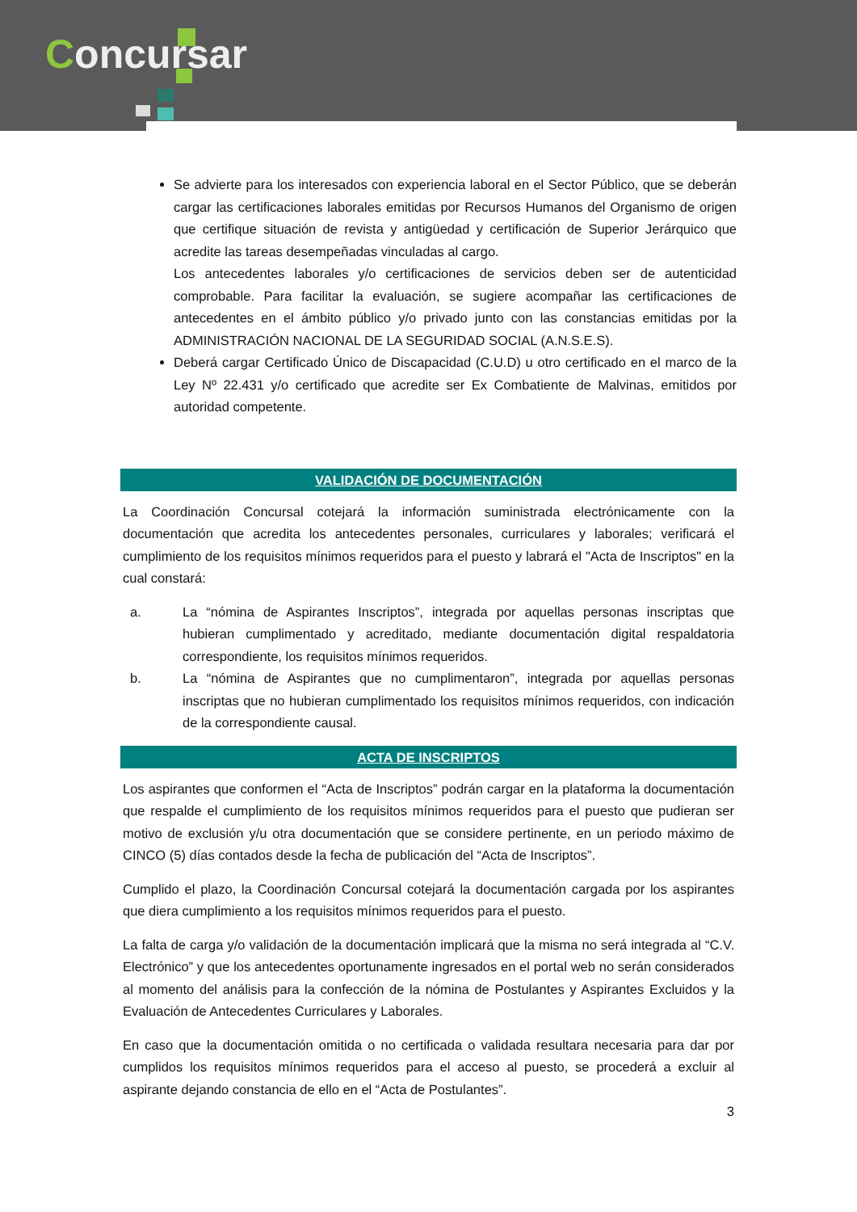Concursar
Se advierte para los interesados con experiencia laboral en el Sector Público, que se deberán cargar las certificaciones laborales emitidas por Recursos Humanos del Organismo de origen que certifique situación de revista y antigüedad y certificación de Superior Jerárquico que acredite las tareas desempeñadas vinculadas al cargo.
Los antecedentes laborales y/o certificaciones de servicios deben ser de autenticidad comprobable. Para facilitar la evaluación, se sugiere acompañar las certificaciones de antecedentes en el ámbito público y/o privado junto con las constancias emitidas por la ADMINISTRACIÓN NACIONAL DE LA SEGURIDAD SOCIAL (A.N.S.E.S).
Deberá cargar Certificado Único de Discapacidad (C.U.D) u otro certificado en el marco de la Ley Nº 22.431 y/o certificado que acredite ser Ex Combatiente de Malvinas, emitidos por autoridad competente.
VALIDACIÓN DE DOCUMENTACIÓN
La Coordinación Concursal cotejará la información suministrada electrónicamente con la documentación que acredita los antecedentes personales, curriculares y laborales; verificará el cumplimiento de los requisitos mínimos requeridos para el puesto y labrará el "Acta de Inscriptos" en la cual constará:
a. La “nómina de Aspirantes Inscriptos”, integrada por aquellas personas inscriptas que hubieran cumplimentado y acreditado, mediante documentación digital respaldatoria correspondiente, los requisitos mínimos requeridos.
b. La “nómina de Aspirantes que no cumplimentaron”, integrada por aquellas personas inscriptas que no hubieran cumplimentado los requisitos mínimos requeridos, con indicación de la correspondiente causal.
ACTA DE INSCRIPTOS
Los aspirantes que conformen el “Acta de Inscriptos” podrán cargar en la plataforma la documentación que respalde el cumplimiento de los requisitos mínimos requeridos para el puesto que pudieran ser motivo de exclusión y/u otra documentación que se considere pertinente, en un periodo máximo de CINCO (5) días contados desde la fecha de publicación del “Acta de Inscriptos”.
Cumplido el plazo, la Coordinación Concursal cotejará la documentación cargada por los aspirantes que diera cumplimiento a los requisitos mínimos requeridos para el puesto.
La falta de carga y/o validación de la documentación implicará que la misma no será integrada al “C.V. Electrónico” y que los antecedentes oportunamente ingresados en el portal web no serán considerados al momento del análisis para la confección de la nómina de Postulantes y Aspirantes Excluidos y la Evaluación de Antecedentes Curriculares y Laborales.
En caso que la documentación omitida o no certificada o validada resultara necesaria para dar por cumplidos los requisitos mínimos requeridos para el acceso al puesto, se procederá a excluir al aspirante dejando constancia de ello en el “Acta de Postulantes”.
3